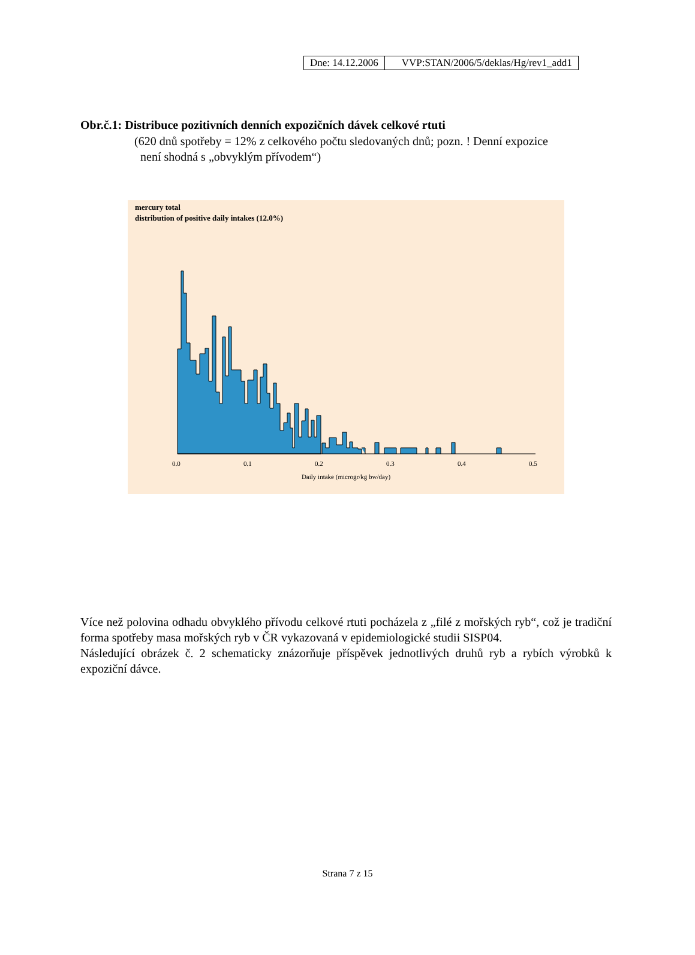| Dne: 14.12.2006 | VVP:STAN/2006/5/deklas/Hg/rev1_add1 |
Obr.č.1: Distribuce pozitivních denních expozičních dávek celkové rtuti
(620 dnů spotřeby = 12% z celkového počtu sledovaných dnů; pozn. ! Denní expozice
není shodná s „obvyklým přívodem“)
mercury total
distribution of positive daily intakes (12.0%)
0.0 0.1 0.2 0.3 0.4 0.5
Daily intake (microgr/kg bw/day)
Více než polovina odhadu obvyklého přívodu celkové rtuti pocházela z „filé z mořských ryb“, což je tradiční forma spotřeby masa mořských ryb v ČR vykazovaná v epidemiologické studii SISP04.
Následující obrázek č. 2 schematicky znázorňuje příspěvek jednotlivých druhů ryb a rybích výrobků k expoziční dávce.
Strana 7 z 15